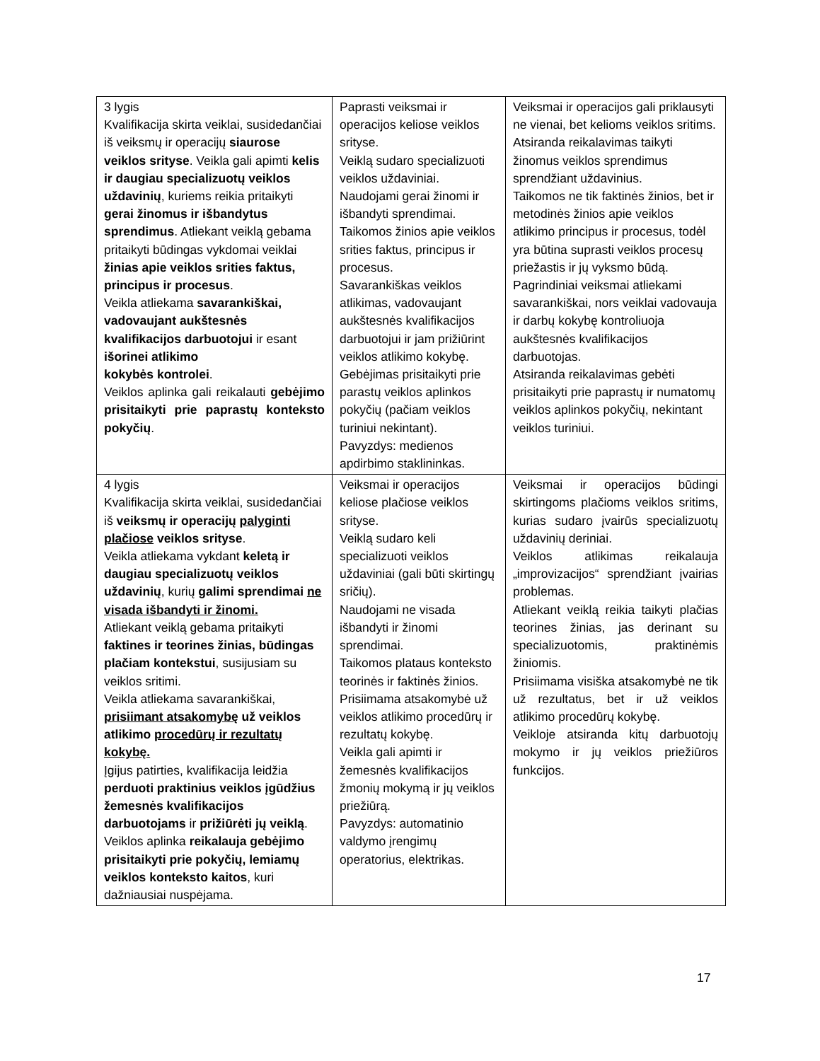| 3 lygis Kvalifikacija skirta veiklai, susidedančiai iš veiksmų ir operacijų siaurose veiklos srityse . Veikla gali apimti kelis ir daugiau specializuotų veiklos uždavinių , kuriems reikia pritaikyti gerai žinomus ir išbandytus sprendimus . Atliekant veiklą gebama pritaikyti būdingas vykdomai veiklai žinias apie veiklos srities faktus, principus ir procesus . Veikla atliekama savarankiškai, vadovaujant aukštesnės kvalifikacijos darbuotojui ir esant išorinei atlikimo kokybės kontrolei . Veiklos aplinka gali reikalauti gebėjimo prisitaikyti prie paprastų konteksto pokyčių . | Paprasti veiksmai ir operacijos keliose veiklos srityse. Veiklą sudaro specializuoti veiklos uždaviniai. Naudojami gerai žinomi ir išbandyti sprendimai. Taikomos žinios apie veiklos srities faktus, principus ir procesus. Savarankiškas veiklos atlikimas, vadovaujant aukštesnės kvalifikacijos darbuotojui ir jam prižiūrint veiklos atlikimo kokybę. Gebėjimas prisitaikyti prie parastų veiklos aplinkos pokyčių (pačiam veiklos turiniui nekintant). Pavyzdys: medienos apdirbimo staklininkas. | Veiksmai ir operacijos gali priklausyti ne vienai, bet kelioms veiklos sritims. Atsiranda reikalavimas taikyti žinomus veiklos sprendimus sprendžiant uždavinius. Taikomos ne tik faktinės žinios, bet ir metodinės žinios apie veiklos atlikimo principus ir procesus, todėl yra būtina suprasti veiklos procesų priežastis ir jų vyksmo būdą. Pagrindiniai veiksmai atliekami savarankiškai, nors veiklai vadovauja ir darbų kokybę kontroliuoja aukštesnės kvalifikacijos darbuotojas. Atsiranda reikalavimas gebėti prisitaikyti prie paprastų ir numatomų veiklos aplinkos pokyčių, nekintant veiklos turiniui. |
| 4 lygis Kvalifikacija skirta veiklai, susidedančiai iš veiksmų ir operacijų palyginti plačiose veiklos srityse . Veikla atliekama vykdant keletą ir daugiau specializuotų veiklos uždavinių , kurių galimi sprendimai ne visada išbandyti ir žinomi. Atliekant veiklą gebama pritaikyti faktines ir teorines žinias, būdingas plačiam kontekstui , susijusiam su veiklos sritimi. Veikla atliekama savarankiškai, prisiimant atsakomybę už veiklos atlikimo procedūrų ir rezultatų kokybę. Įgijus patirties, kvalifikacija leidžia perduoti praktinius veiklos įgūdžius žemesnės kvalifikacijos darbuotojams ir prižiūrėti jų veiklą . Veiklos aplinka reikalauja gebėjimo prisitaikyti prie pokyčių, lemiamų veiklos konteksto kaitos , kuri dažniausiai nuspėjama. | Veiksmai ir operacijos keliose plačiose veiklos srityse. Veiklą sudaro keli specializuoti veiklos uždaviniai (gali būti skirtingų sričių). Naudojami ne visada išbandyti ir žinomi sprendimai. Taikomos plataus konteksto teorinės ir faktinės žinios. Prisiimama atsakomybė už veiklos atlikimo procedūrų ir rezultatų kokybę. Veikla gali apimti ir žemesnės kvalifikacijos žmonių mokymą ir jų veiklos priežiūrą. Pavyzdys: automatinio valdymo įrengimų operatorius, elektrikas. | Veiksmai ir operacijos būdingi skirtingoms plačioms veiklos sritims, kurias sudaro įvairūs specializuotų uždavinių deriniai. Veiklos atlikimas reikalauja „improvizacijos“ sprendžiant įvairias problemas. Atliekant veiklą reikia taikyti plačias teorines žinias, jas derinant su specializuotomis, praktinėmis žiniomis. Prisiimama visiška atsakomybė ne tik už rezultatus, bet ir už veiklos atlikimo procedūrų kokybę. Veikloje atsiranda kitų darbuotojų mokymo ir jų veiklos priežiūros funkcijos. |
17